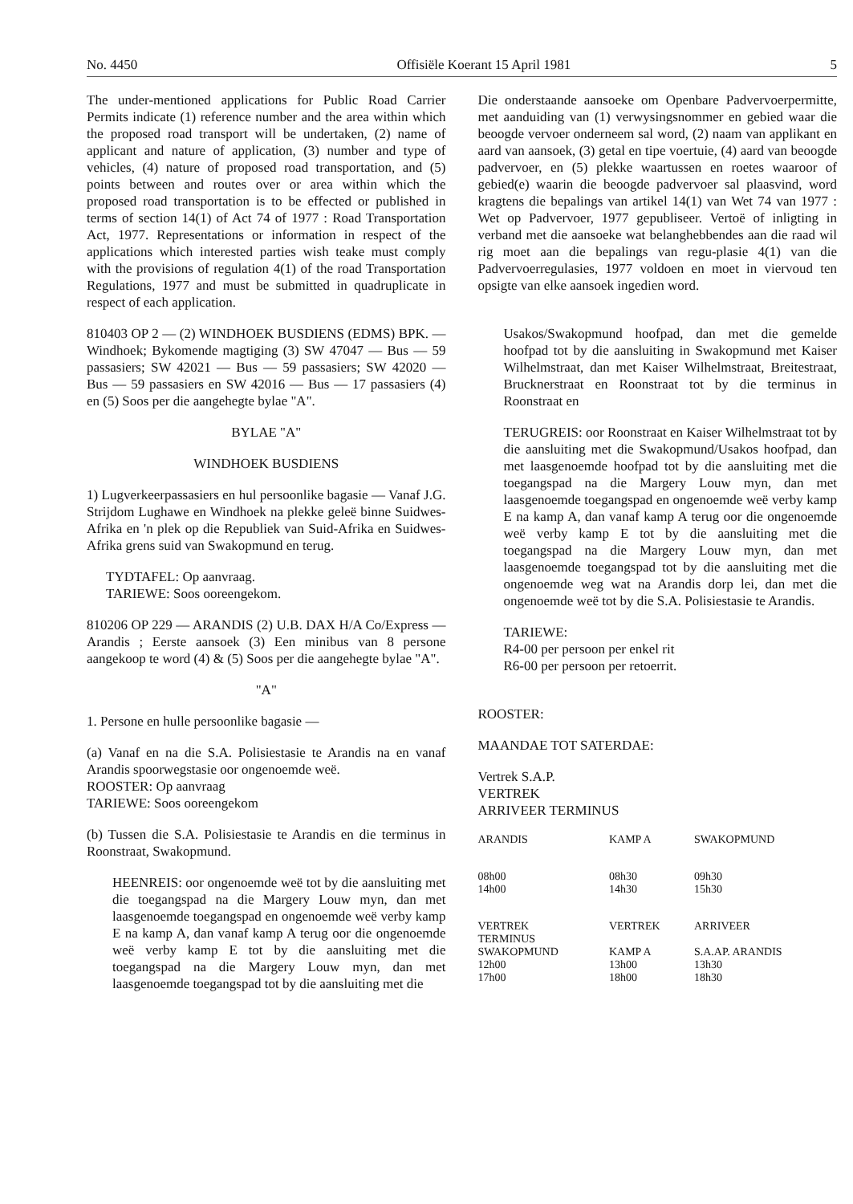No. 4450 Offisiële Koerant 15 April 1981 5
The under-mentioned applications for Public Road Carrier Permits indicate (1) reference number and the area within which the proposed road transport will be undertaken, (2) name of applicant and nature of application, (3) number and type of vehicles, (4) nature of proposed road transportation, and (5) points between and routes over or area within which the proposed road transportation is to be effected or published in terms of section 14(1) of Act 74 of 1977 : Road Transportation Act, 1977. Representations or information in respect of the applications which interested parties wish teake must comply with the provisions of regulation 4(1) of the road Transportation Regulations, 1977 and must be submitted in quadruplicate in respect of each application.
810403 OP 2 — (2) WINDHOEK BUSDIENS (EDMS) BPK. — Windhoek; Bykomende magtiging (3) SW 47047 — Bus — 59 passasiers; SW 42021 — Bus — 59 passasiers; SW 42020 — Bus — 59 passasiers en SW 42016 — Bus — 17 passasiers (4) en (5) Soos per die aangehegte bylae "A".
BYLAE "A"
WINDHOEK BUSDIENS
1) Lugverkeerpassasiers en hul persoonlike bagasie — Vanaf J.G. Strijdom Lughawe en Windhoek na plekke geleë binne Suidwes-Afrika en 'n plek op die Republiek van Suid-Afrika en Suidwes-Afrika grens suid van Swakopmund en terug.
TYDTAFEL: Op aanvraag.
TARIEWE: Soos ooreengekom.
810206 OP 229 — ARANDIS (2) U.B. DAX H/A Co/Express — Arandis ; Eerste aansoek (3) Een minibus van 8 persone aangekoop te word (4) & (5) Soos per die aangehegte bylae "A".
"A"
1. Persone en hulle persoonlike bagasie —
(a) Vanaf en na die S.A. Polisiestasie te Arandis na en vanaf Arandis spoorwegstasie oor ongenoemde weë.
ROOSTER: Op aanvraag
TARIEWE: Soos ooreengekom
(b) Tussen die S.A. Polisiestasie te Arandis en die terminus in Roonstraat, Swakopmund.
HEENREIS: oor ongenoemde weë tot by die aansluiting met die toegangspad na die Margery Louw myn, dan met laasgenoemde toegangspad en ongenoemde weë verby kamp E na kamp A, dan vanaf kamp A terug oor die ongenoemde weë verby kamp E tot by die aansluiting met die toegangspad na die Margery Louw myn, dan met laasgenoemde toegangspad tot by die aansluiting met die
Die onderstaande aansoeke om Openbare Padvervoerpermitte, met aanduiding van (1) verwysingsnommer en gebied waar die beoogde vervoer onderneem sal word, (2) naam van applikant en aard van aansoek, (3) getal en tipe voertuie, (4) aard van beoogde padvervoer, en (5) plekke waartussen en roetes waaroor of gebied(e) waarin die beoogde padvervoer sal plaasvind, word kragtens die bepalings van artikel 14(1) van Wet 74 van 1977 : Wet op Padvervoer, 1977 gepubliseer. Vertoë of inligting in verband met die aansoeke wat belanghebbendes aan die raad wil rig moet aan die bepalings van regu-plasie 4(1) van die Padvervoerregulasies, 1977 voldoen en moet in viervoud ten opsigte van elke aansoek ingedien word.
Usakos/Swakopmund hoofpad, dan met die gemelde hoofpad tot by die aansluiting in Swakopmund met Kaiser Wilhelmstraat, dan met Kaiser Wilhelmstraat, Breitestraat, Brucknerstraat en Roonstraat tot by die terminus in Roonstraat en
TERUGREIS: oor Roonstraat en Kaiser Wilhelmstraat tot by die aansluiting met die Swakopmund/Usakos hoofpad, dan met laasgenoemde hoofpad tot by die aansluiting met die toegangspad na die Margery Louw myn, dan met laasgenoemde toegangspad en ongenoemde weë verby kamp E na kamp A, dan vanaf kamp A terug oor die ongenoemde weë verby kamp E tot by die aansluiting met die toegangspad na die Margery Louw myn, dan met laasgenoemde toegangspad tot by die aansluiting met die ongenoemde weg wat na Arandis dorp lei, dan met die ongenoemde weë tot by die S.A. Polisiestasie te Arandis.
TARIEWE:
R4-00 per persoon per enkel rit
R6-00 per persoon per retoerrit.
ROOSTER:
MAANDAE TOT SATERDAE:
Vertrek S.A.P.
VERTREK
ARRIVEER TERMINUS
| ARANDIS | KAMP A | SWAKOPMUND |
| --- | --- | --- |
| 08h00 14h00 | 08h30 14h30 | 09h30 15h30 |
| VERTREK TERMINUS | VERTREK | ARRIVEER |
| SWAKOPMUND 12h00 17h00 | KAMP A 13h00 18h00 | S.A.AP. ARANDIS 13h30 18h30 |